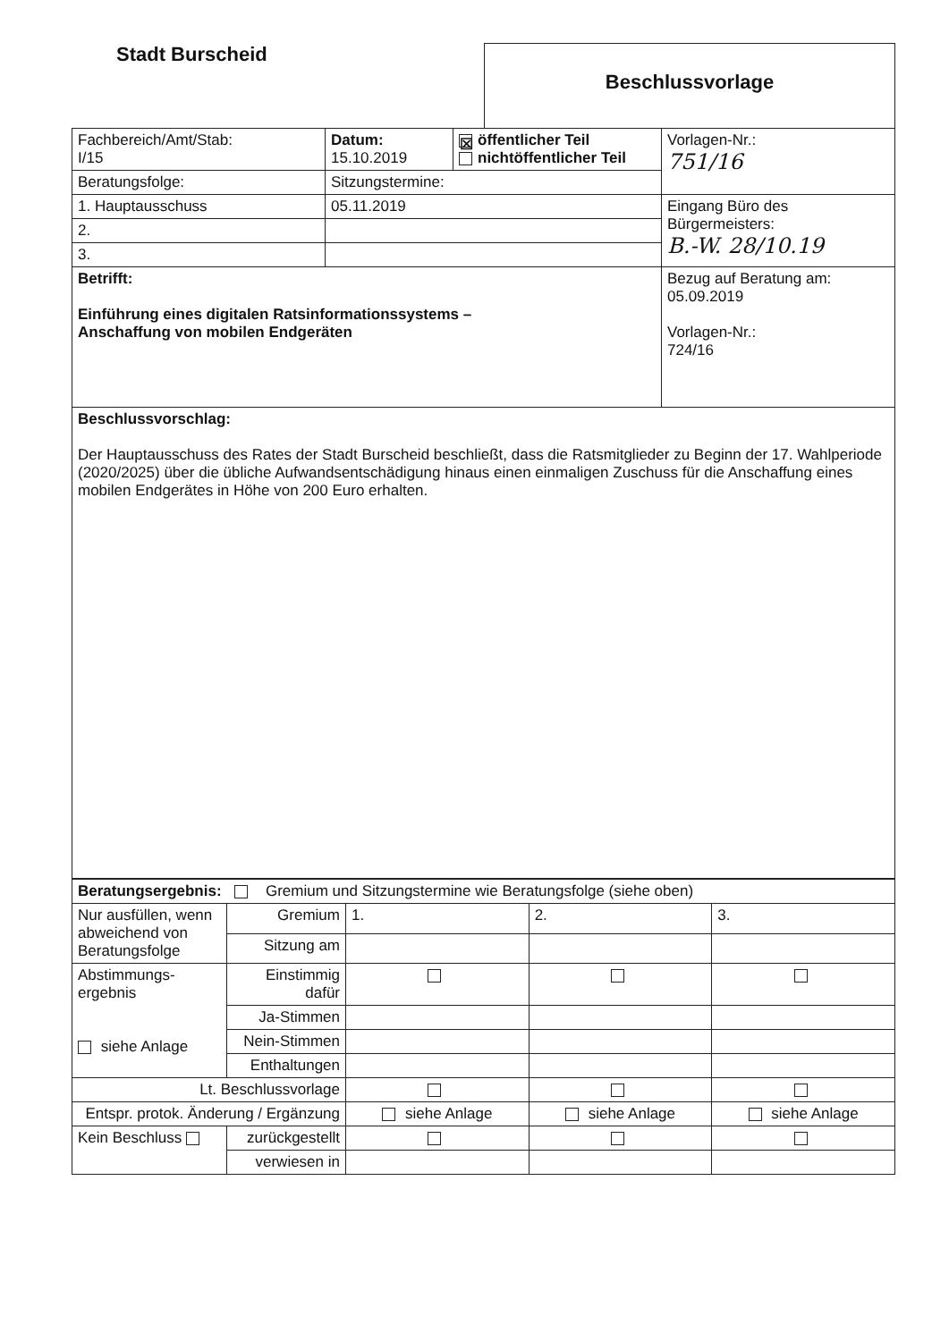Stadt Burscheid
Beschlussvorlage
| Fachbereich/Amt/Stab: I/15 | Datum: 15.10.2019 | ☒ öffentlicher Teil nichtöffentlicher Teil | Vorlagen-Nr.: 751/16 |
| Beratungsfolge: | Sitzungstermine: | | |
| 1. Hauptausschuss | 05.11.2019 | | Eingang Büro des Bürgermeisters: B.-W. 28/10.19 |
| 2. | | | |
| 3. | | | |
| Betrifft: Einführung eines digitalen Ratsinformationssystems – Anschaffung von mobilen Endgeräten | | | Bezug auf Beratung am: 05.09.2019 Vorlagen-Nr.: 724/16 |
| Beschlussvorschlag: Der Hauptausschuss des Rates der Stadt Burscheid beschließt, dass die Ratsmitglieder zu Beginn der 17. Wahlperiode (2020/2025) über die übliche Aufwandsentschädigung hinaus einen einmaligen Zuschuss für die Anschaffung eines mobilen Endgerätes in Höhe von 200 Euro erhalten. | | | |
| Beratungsergebnis: Gremium und Sitzungstermine wie Beratungsfolge (siehe oben) | | | | |
| Nur ausfüllen, wenn abweichend von Beratungsfolge | Gremium | 1. | 2. | 3. |
| | Sitzung am | | | |
| Abstimmungs- ergebnis siehe Anlage | Einstimmig dafür | | | |
| | Ja-Stimmen | | | |
| | Nein-Stimmen | | | |
| | Enthaltungen | | | |
| Lt. Beschlussvorlage | | | | |
| Entspr. protok. Änderung / Ergänzung | | siehe Anlage | siehe Anlage | siehe Anlage |
| Kein Beschluss | zurückgestellt | | | |
| | verwiesen in | | | |